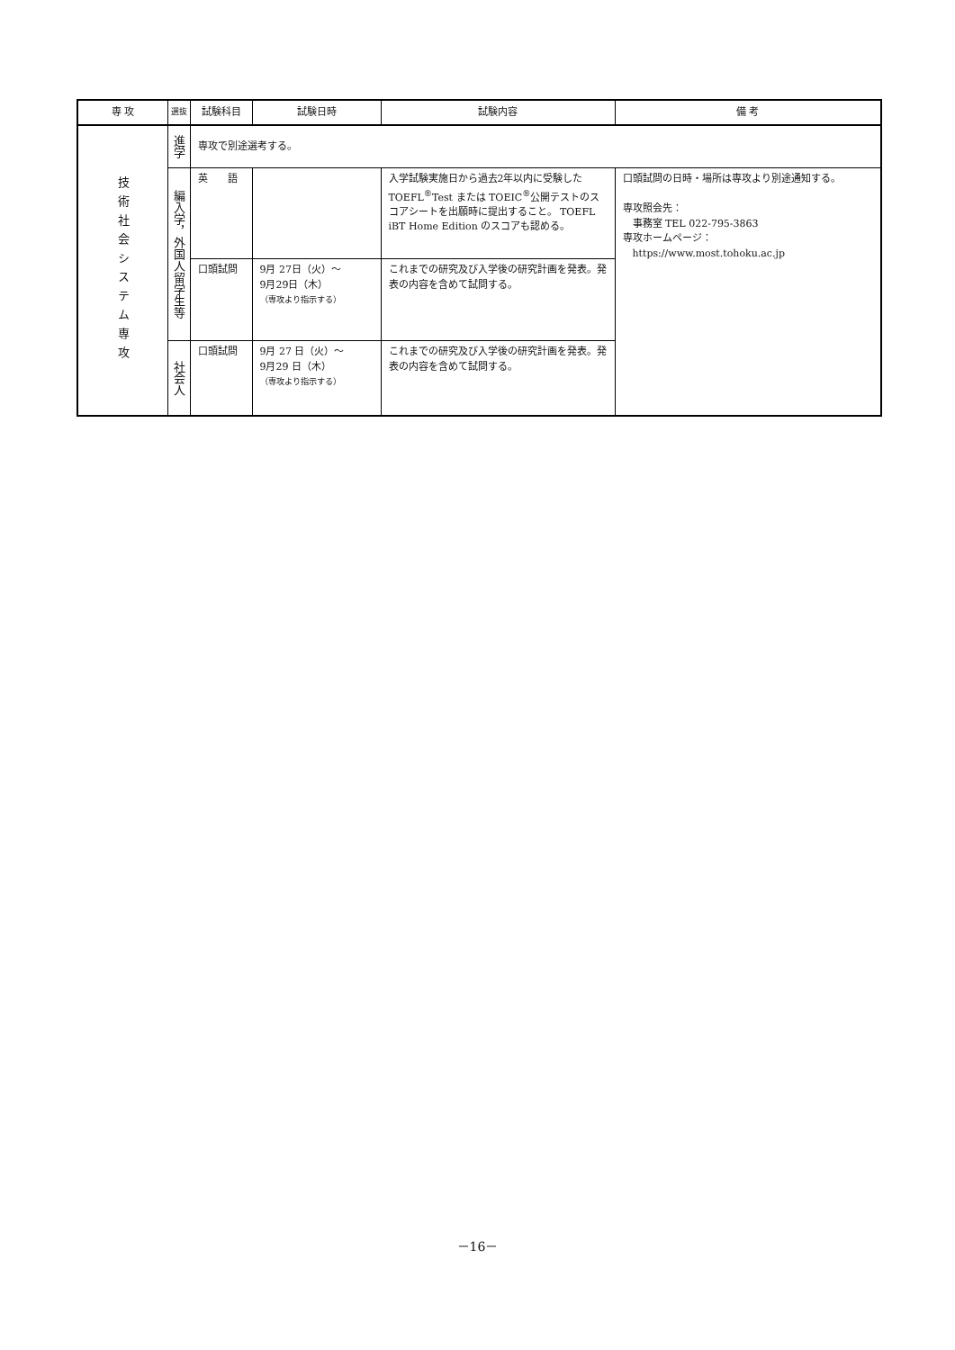| 専 攻 | 選抜 | 試験科目 | 試験日時 | 試験内容 | 備 考 |
| --- | --- | --- | --- | --- | --- |
| 技術社会システム専攻 | 進学 | 専攻で別途選考する。 | | | |
| | 編入学，外国人留学生等 | 英 語 | | 入学試験実施日から過去2年以内に受験した TOEFL<sup>®</sup>Test または TOEIC<sup>®</sup>公開テストのスコアシートを出願時に提出すること。 TOEFL iBT Home Edition のスコアも認める。 | 口頭試問の日時・場所は専攻より別途通知する。 専攻照会先： 事務室 TEL 022-795-3863 専攻ホームページ： https://www.most.tohoku.ac.jp |
| | | 口頭試問 | 9月 27日（火）～ 9月29日（木） （専攻より指示する） | これまでの研究及び入学後の研究計画を発表。発表の内容を含めて試問する。 | |
| | 社会人 | 口頭試問 | 9月 27 日（火）～ 9月29 日（木） （専攻より指示する） | これまでの研究及び入学後の研究計画を発表。発表の内容を含めて試問する。 | |
－16－